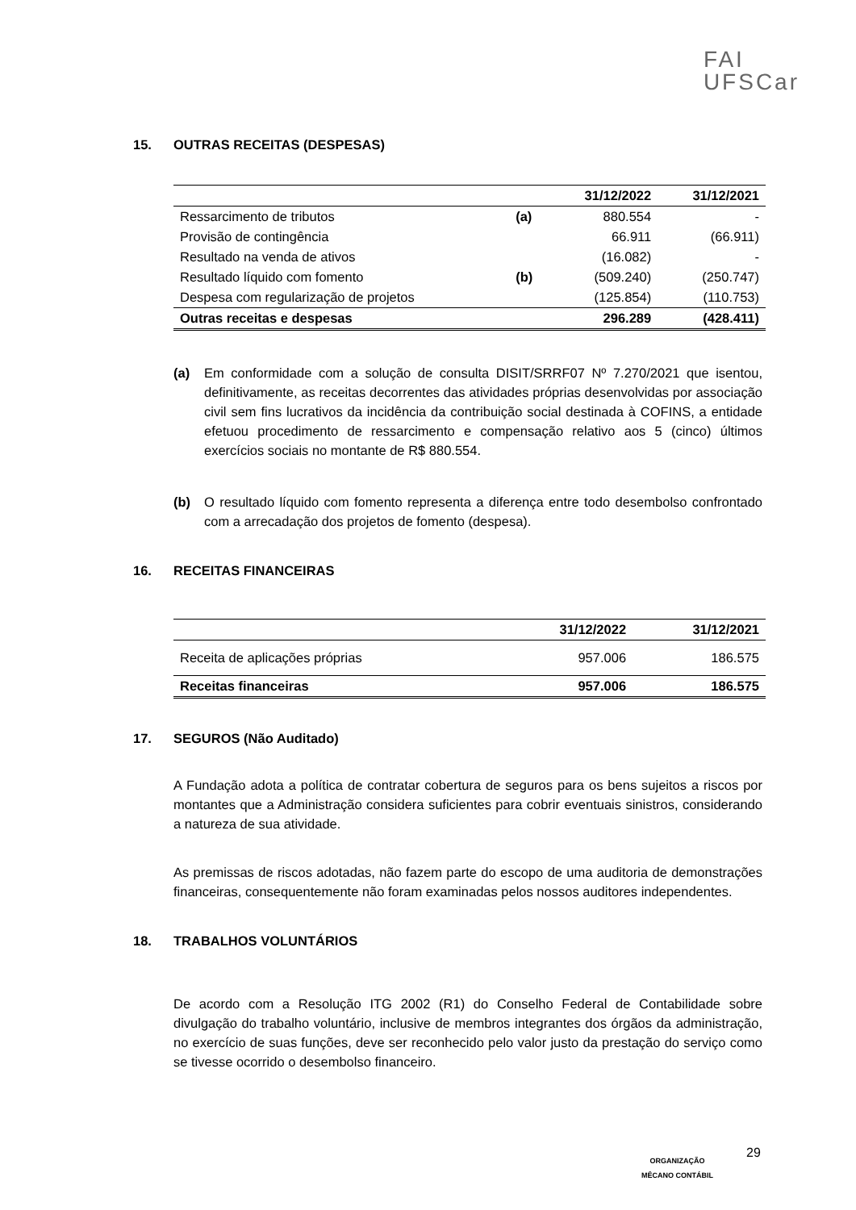FAI
UFSCar
15. OUTRAS RECEITAS (DESPESAS)
| | | 31/12/2022 | 31/12/2021 |
| --- | --- | --- | --- |
| Ressarcimento de tributos | (a) | 880.554 | - |
| Provisão de contingência | | 66.911 | (66.911) |
| Resultado na venda de ativos | | (16.082) | - |
| Resultado líquido com fomento | (b) | (509.240) | (250.747) |
| Despesa com regularização de projetos | | (125.854) | (110.753) |
| Outras receitas e despesas | | 296.289 | (428.411) |
(a) Em conformidade com a solução de consulta DISIT/SRRF07 Nº 7.270/2021 que isentou, definitivamente, as receitas decorrentes das atividades próprias desenvolvidas por associação civil sem fins lucrativos da incidência da contribuição social destinada à COFINS, a entidade efetuou procedimento de ressarcimento e compensação relativo aos 5 (cinco) últimos exercícios sociais no montante de R$ 880.554.
(b) O resultado líquido com fomento representa a diferença entre todo desembolso confrontado com a arrecadação dos projetos de fomento (despesa).
16. RECEITAS FINANCEIRAS
| | 31/12/2022 | 31/12/2021 |
| --- | --- | --- |
| Receita de aplicações próprias | 957.006 | 186.575 |
| Receitas financeiras | 957.006 | 186.575 |
17. SEGUROS (Não Auditado)
A Fundação adota a política de contratar cobertura de seguros para os bens sujeitos a riscos por montantes que a Administração considera suficientes para cobrir eventuais sinistros, considerando a natureza de sua atividade.
As premissas de riscos adotadas, não fazem parte do escopo de uma auditoria de demonstrações financeiras, consequentemente não foram examinadas pelos nossos auditores independentes.
18. TRABALHOS VOLUNTÁRIOS
De acordo com a Resolução ITG 2002 (R1) do Conselho Federal de Contabilidade sobre divulgação do trabalho voluntário, inclusive de membros integrantes dos órgãos da administração, no exercício de suas funções, deve ser reconhecido pelo valor justo da prestação do serviço como se tivesse ocorrido o desembolso financeiro.
ORGANIZAÇÃO
MÊCANO CONTÁBIL
29